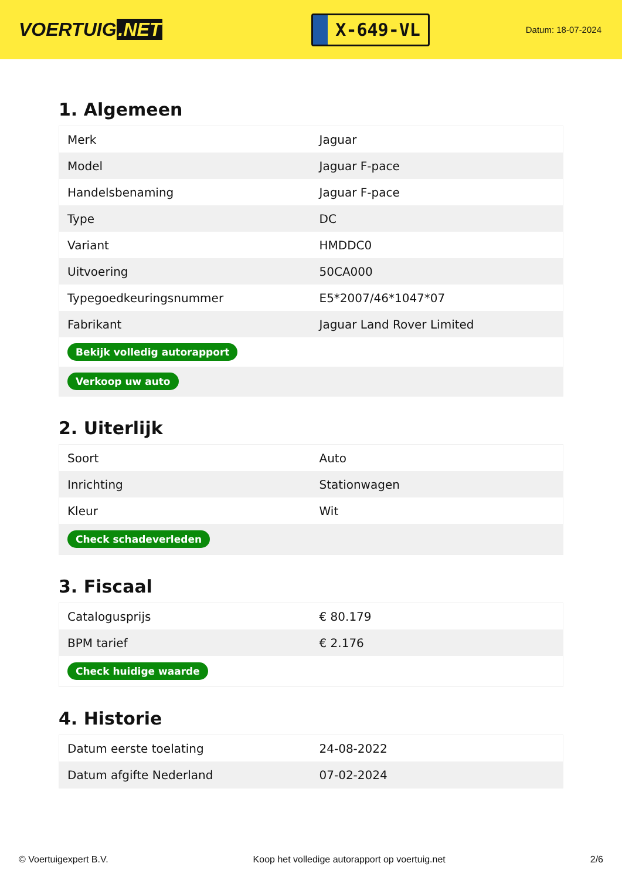VOERTUIG.NET
X-649-VL
Datum: 18-07-2024
1. Algemeen
| Merk | Jaguar |
| Model | Jaguar F-pace |
| Handelsbenaming | Jaguar F-pace |
| Type | DC |
| Variant | HMDDC0 |
| Uitvoering | 50CA000 |
| Typegoedkeuringsnummer | E5*2007/46*1047*07 |
| Fabrikant | Jaguar Land Rover Limited |
| Bekijk volledig autorapport | |
| Verkoop uw auto | |
2. Uiterlijk
| Soort | Auto |
| Inrichting | Stationwagen |
| Kleur | Wit |
| Check schadeverleden | |
3. Fiscaal
| Catalogusprijs | € 80.179 |
| BPM tarief | € 2.176 |
| Check huidige waarde | |
4. Historie
| Datum eerste toelating | 24-08-2022 |
| Datum afgifte Nederland | 07-02-2024 |
© Voertuigexpert B.V. Koop het volledige autorapport op voertuig.net 2/6